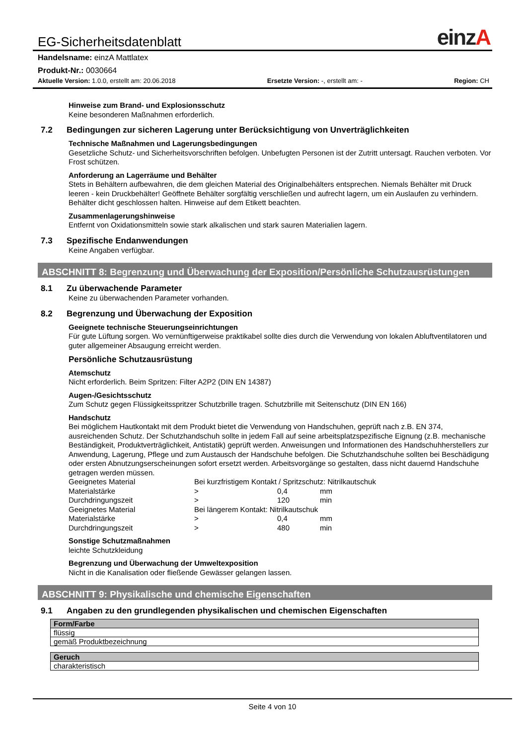EG-Sicherheitsdatenblatt
einzA
Handelsname: einzA Mattlatex
Produkt-Nr.: 0030664
Aktuelle Version: 1.0.0, erstellt am: 20.06.2018 Ersetzte Version: -, erstellt am: - Region: CH
Hinweise zum Brand- und Explosionsschutz
Keine besonderen Maßnahmen erforderlich.
7.2 Bedingungen zur sicheren Lagerung unter Berücksichtigung von Unverträglichkeiten
Technische Maßnahmen und Lagerungsbedingungen
Gesetzliche Schutz- und Sicherheitsvorschriften befolgen. Unbefugten Personen ist der Zutritt untersagt. Rauchen verboten. Vor Frost schützen.
Anforderung an Lagerräume und Behälter
Stets in Behältern aufbewahren, die dem gleichen Material des Originalbehälters entsprechen. Niemals Behälter mit Druck leeren - kein Druckbehälter! Geöffnete Behälter sorgfältig verschließen und aufrecht lagern, um ein Auslaufen zu verhindern. Behälter dicht geschlossen halten. Hinweise auf dem Etikett beachten.
Zusammenlagerungshinweise
Entfernt von Oxidationsmitteln sowie stark alkalischen und stark sauren Materialien lagern.
7.3 Spezifische Endanwendungen
Keine Angaben verfügbar.
ABSCHNITT 8: Begrenzung und Überwachung der Exposition/Persönliche Schutzausrüstungen
8.1 Zu überwachende Parameter
Keine zu überwachenden Parameter vorhanden.
8.2 Begrenzung und Überwachung der Exposition
Geeignete technische Steuerungseinrichtungen
Für gute Lüftung sorgen. Wo vernünftigerweise praktikabel sollte dies durch die Verwendung von lokalen Abluftventilatoren und guter allgemeiner Absaugung erreicht werden.
Persönliche Schutzausrüstung
Atemschutz
Nicht erforderlich. Beim Spritzen: Filter A2P2 (DIN EN 14387)
Augen-/Gesichtsschutz
Zum Schutz gegen Flüssigkeitsspritzer Schutzbrille tragen. Schutzbrille mit Seitenschutz (DIN EN 166)
Handschutz
Bei möglichem Hautkontakt mit dem Produkt bietet die Verwendung von Handschuhen, geprüft nach z.B. EN 374, ausreichenden Schutz. Der Schutzhandschuh sollte in jedem Fall auf seine arbeitsplatzspezifische Eignung (z.B. mechanische Beständigkeit, Produktverträglichkeit, Antistatik) geprüft werden. Anweisungen und Informationen des Handschuhherstellers zur Anwendung, Lagerung, Pflege und zum Austausch der Handschuhe befolgen. Die Schutzhandschuhe sollten bei Beschädigung oder ersten Abnutzungserscheinungen sofort ersetzt werden. Arbeitsvorgänge so gestalten, dass nicht dauernd Handschuhe getragen werden müssen.
| Geeignetes Material | Bei kurzfristigem Kontakt / Spritzschutz: Nitrilkautschuk | | |
| Materialstärke | > | 0,4 | mm |
| Durchdringungszeit | > | 120 | min |
| Geeignetes Material | Bei längerem Kontakt: Nitrilkautschuk | | |
| Materialstärke | > | 0,4 | mm |
| Durchdringungszeit | > | 480 | min |
Sonstige Schutzmaßnahmen
leichte Schutzkleidung
Begrenzung und Überwachung der Umweltexposition
Nicht in die Kanalisation oder fließende Gewässer gelangen lassen.
ABSCHNITT 9: Physikalische und chemische Eigenschaften
9.1 Angaben zu den grundlegenden physikalischen und chemischen Eigenschaften
| Form/Farbe |
| --- |
| flüssig |
| gemäß Produktbezeichnung |
| Geruch |
| --- |
| charakteristisch |
Seite 4 von 10